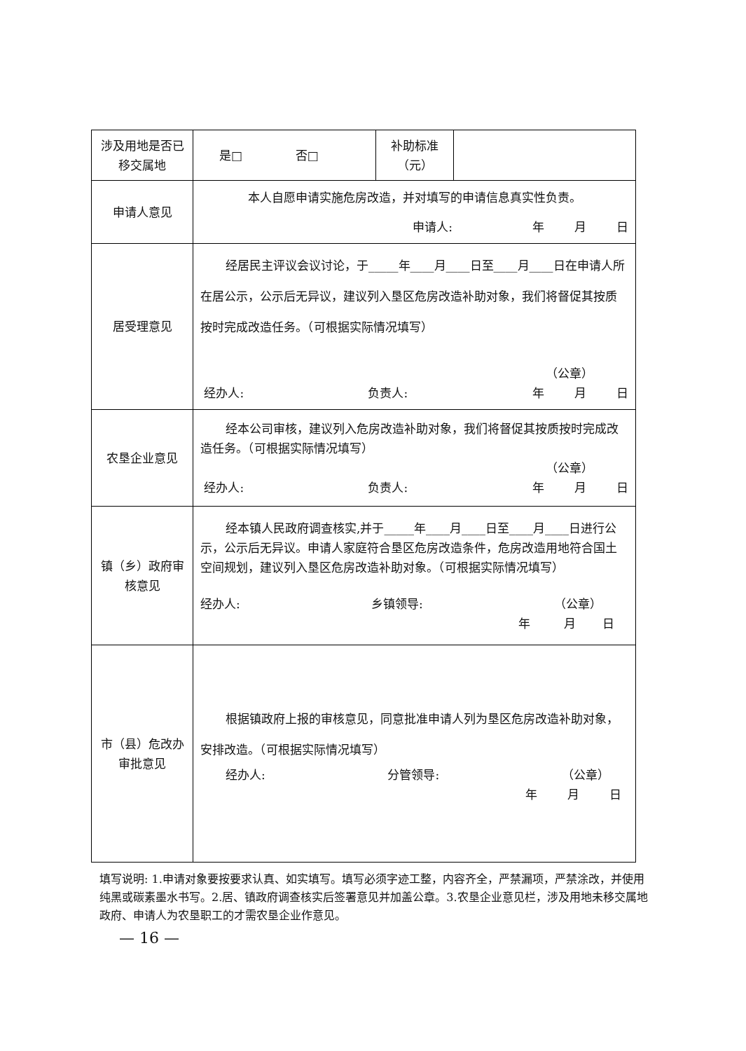| 涉及用地是否已移交属地 | 是□ 否□ | 补助标准 （元） | |
| 申请人意见 | 本人自愿申请实施危房改造，并对填写的申请信息真实性负责。 申请人: 年 月 日 | | |
| 居受理意见 | 经居民主评议会议讨论，于_____年____月____日至____月____日在申请人所在居公示，公示后无异议，建议列入垦区危房改造补助对象，我们将督促其按质按时完成改造任务。（可根据实际情况填写） （公章） 经办人: 负责人: 年 月 日 | | |
| 农垦企业意见 | 经本公司审核，建议列入危房改造补助对象，我们将督促其按质按时完成改造任务。（可根据实际情况填写） （公章） 经办人: 负责人: 年 月 日 | | |
| 镇（乡）政府审核意见 | 经本镇人民政府调查核实,并于_____年____月____日至____月____日进行公示，公示后无异议。申请人家庭符合垦区危房改造条件，危房改造用地符合国土空间规划，建议列入垦区危房改造补助对象。（可根据实际情况填写） 经办人: 乡镇领导: （公章） 年 月 日 | | |
| 市（县）危改办审批意见 | 根据镇政府上报的审核意见，同意批准申请人列为垦区危房改造补助对象，安排改造。（可根据实际情况填写） 经办人: 分管领导: （公章） 年 月 日 | | |
填写说明: 1.申请对象要按要求认真、如实填写。填写必须字迹工整，内容齐全，严禁漏项，严禁涂改，并使用纯黑或碳素墨水书写。2.居、镇政府调查核实后签署意见并加盖公章。3.农垦企业意见栏，涉及用地未移交属地政府、申请人为农垦职工的才需农垦企业作意见。
— 16 —